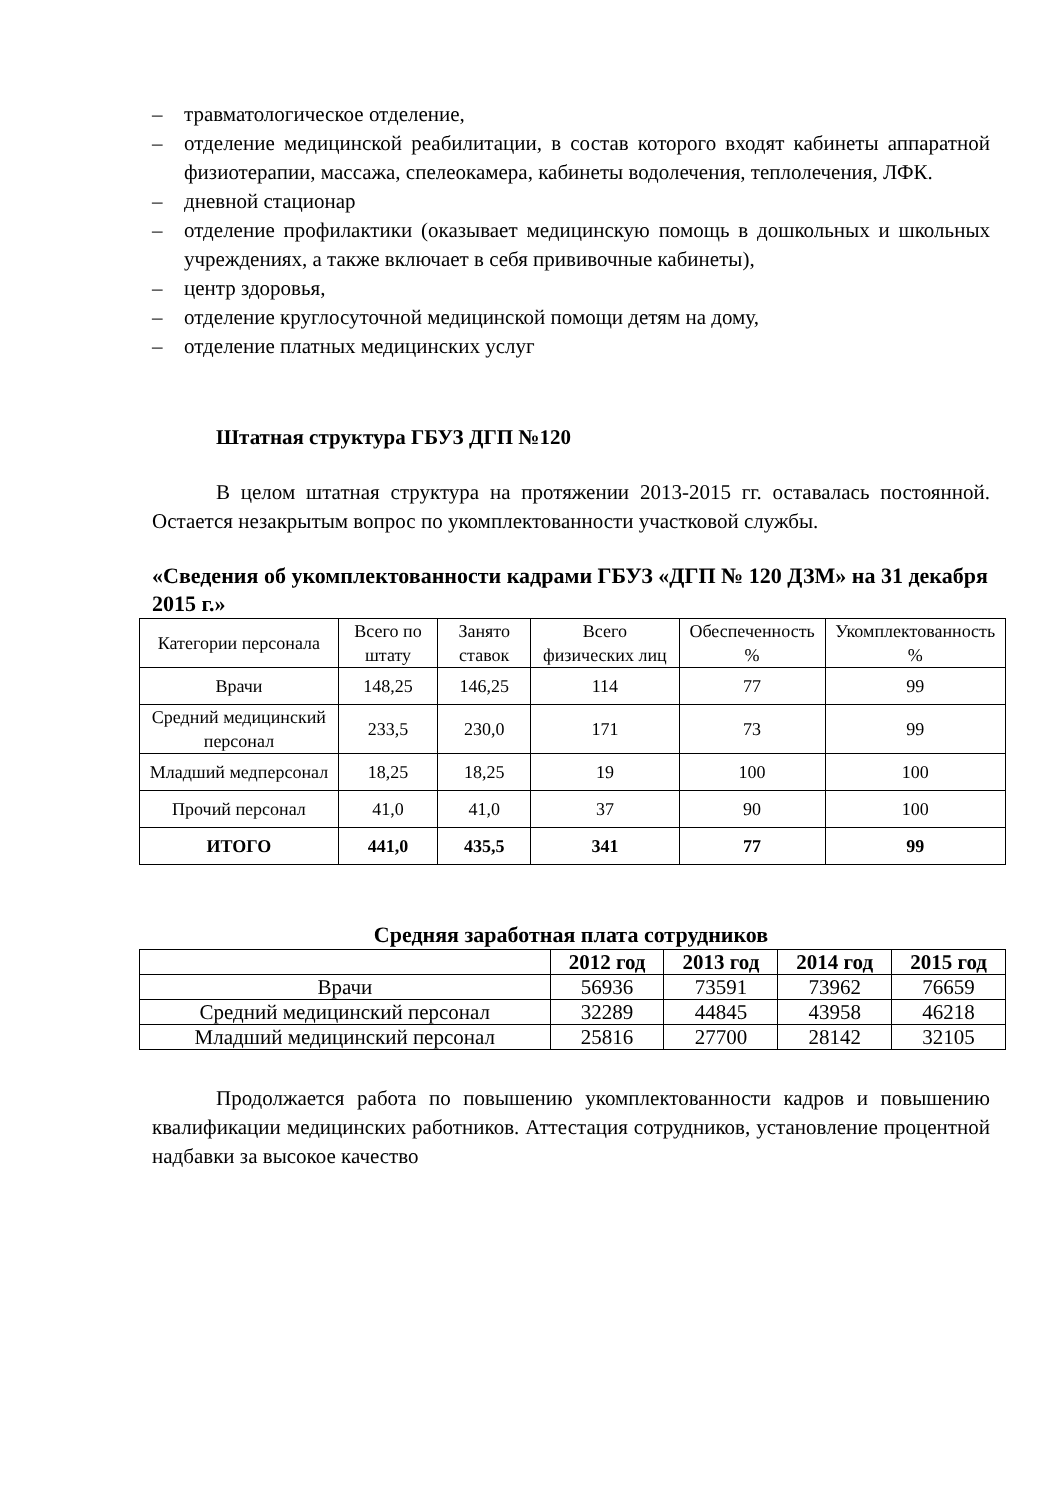– травматологическое отделение,
– отделение медицинской реабилитации, в состав которого входят кабинеты аппаратной физиотерапии, массажа, спелеокамера, кабинеты водолечения, теплолечения, ЛФК.
– дневной стационар
– отделение профилактики (оказывает медицинскую помощь в дошкольных и школьных учреждениях, а также включает в себя прививочные кабинеты),
– центр здоровья,
– отделение круглосуточной медицинской помощи детям на дому,
– отделение платных медицинских услуг
Штатная структура ГБУЗ ДГП №120
В целом штатная структура на протяжении 2013-2015 гг. оставалась постоянной. Остается незакрытым вопрос по укомплектованности участковой службы.
«Сведения об укомплектованности кадрами ГБУЗ «ДГП № 120 ДЗМ» на 31 декабря 2015 г.»
| Категории персонала | Всего по штату | Занято ставок | Всего физических лиц | Обеспеченность % | Укомплектованность % |
| --- | --- | --- | --- | --- | --- |
| Врачи | 148,25 | 146,25 | 114 | 77 | 99 |
| Средний медицинский персонал | 233,5 | 230,0 | 171 | 73 | 99 |
| Младший медперсонал | 18,25 | 18,25 | 19 | 100 | 100 |
| Прочий персонал | 41,0 | 41,0 | 37 | 90 | 100 |
| ИТОГО | 441,0 | 435,5 | 341 | 77 | 99 |
Средняя заработная плата сотрудников
| | 2012 год | 2013 год | 2014 год | 2015 год |
| --- | --- | --- | --- | --- |
| Врачи | 56936 | 73591 | 73962 | 76659 |
| Средний медицинский персонал | 32289 | 44845 | 43958 | 46218 |
| Младший медицинский персонал | 25816 | 27700 | 28142 | 32105 |
Продолжается работа по повышению укомплектованности кадров и повышению квалификации медицинских работников. Аттестация сотрудников, установление процентной надбавки за высокое качество